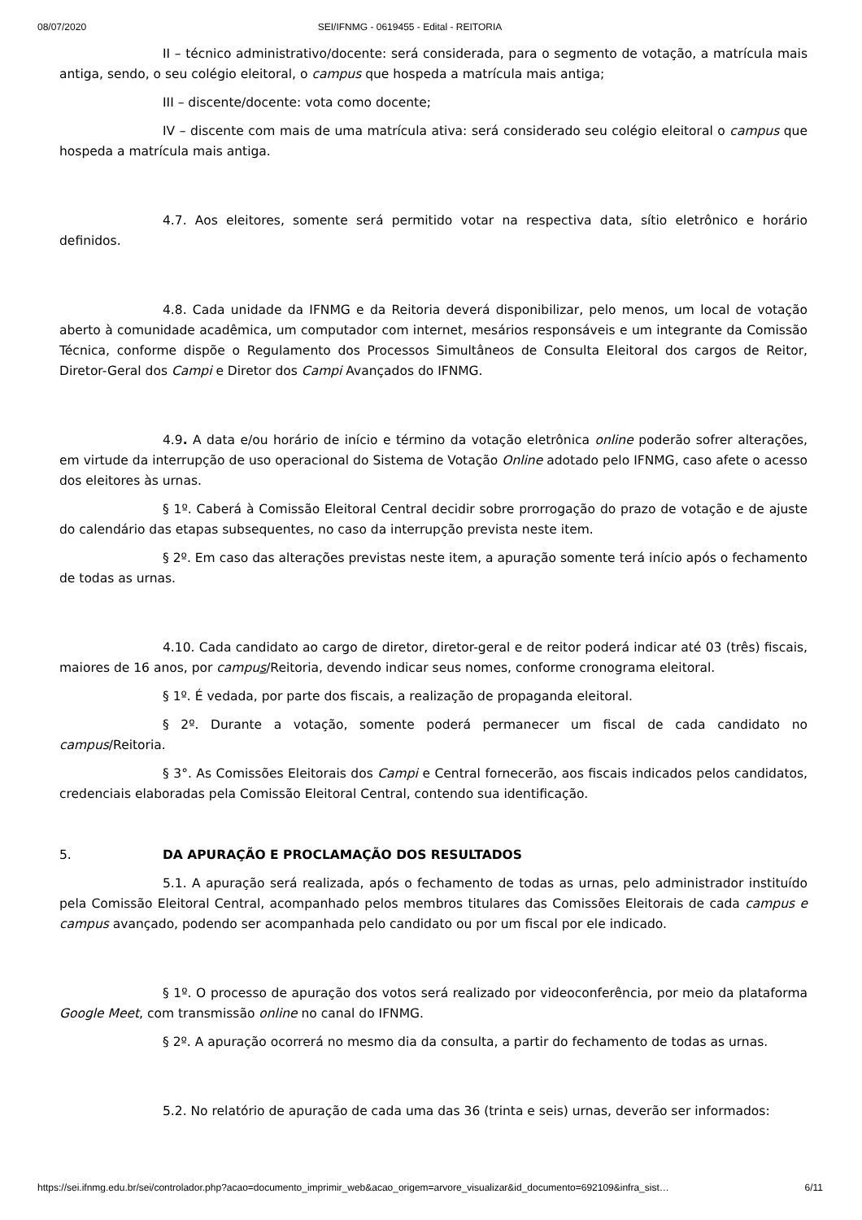08/07/2020 SEI/IFNMG - 0619455 - Edital - REITORIA
II – técnico administrativo/docente: será considerada, para o segmento de votação, a matrícula mais antiga, sendo, o seu colégio eleitoral, o campus que hospeda a matrícula mais antiga;
III – discente/docente: vota como docente;
IV – discente com mais de uma matrícula ativa: será considerado seu colégio eleitoral o campus que hospeda a matrícula mais antiga.
4.7. Aos eleitores, somente será permitido votar na respectiva data, sítio eletrônico e horário definidos.
4.8. Cada unidade da IFNMG e da Reitoria deverá disponibilizar, pelo menos, um local de votação aberto à comunidade acadêmica, um computador com internet, mesários responsáveis e um integrante da Comissão Técnica, conforme dispõe o Regulamento dos Processos Simultâneos de Consulta Eleitoral dos cargos de Reitor, Diretor-Geral dos Campi e Diretor dos Campi Avançados do IFNMG.
4.9. A data e/ou horário de início e término da votação eletrônica online poderão sofrer alterações, em virtude da interrupção de uso operacional do Sistema de Votação Online adotado pelo IFNMG, caso afete o acesso dos eleitores às urnas.
§ 1º. Caberá à Comissão Eleitoral Central decidir sobre prorrogação do prazo de votação e de ajuste do calendário das etapas subsequentes, no caso da interrupção prevista neste item.
§ 2º. Em caso das alterações previstas neste item, a apuração somente terá início após o fechamento de todas as urnas.
4.10. Cada candidato ao cargo de diretor, diretor-geral e de reitor poderá indicar até 03 (três) fiscais, maiores de 16 anos, por campus/Reitoria, devendo indicar seus nomes, conforme cronograma eleitoral.
§ 1º. É vedada, por parte dos fiscais, a realização de propaganda eleitoral.
§ 2º. Durante a votação, somente poderá permanecer um fiscal de cada candidato no campus/Reitoria.
§ 3°. As Comissões Eleitorais dos Campi e Central fornecerão, aos fiscais indicados pelos candidatos, credenciais elaboradas pela Comissão Eleitoral Central, contendo sua identificação.
5. DA APURAÇÃO E PROCLAMAÇÃO DOS RESULTADOS
5.1. A apuração será realizada, após o fechamento de todas as urnas, pelo administrador instituído pela Comissão Eleitoral Central, acompanhado pelos membros titulares das Comissões Eleitorais de cada campus e campus avançado, podendo ser acompanhada pelo candidato ou por um fiscal por ele indicado.
§ 1º. O processo de apuração dos votos será realizado por videoconferência, por meio da plataforma Google Meet, com transmissão online no canal do IFNMG.
§ 2º. A apuração ocorrerá no mesmo dia da consulta, a partir do fechamento de todas as urnas.
5.2. No relatório de apuração de cada uma das 36 (trinta e seis) urnas, deverão ser informados:
https://sei.ifnmg.edu.br/sei/controlador.php?acao=documento_imprimir_web&acao_origem=arvore_visualizar&id_documento=692109&infra_sist… 6/11